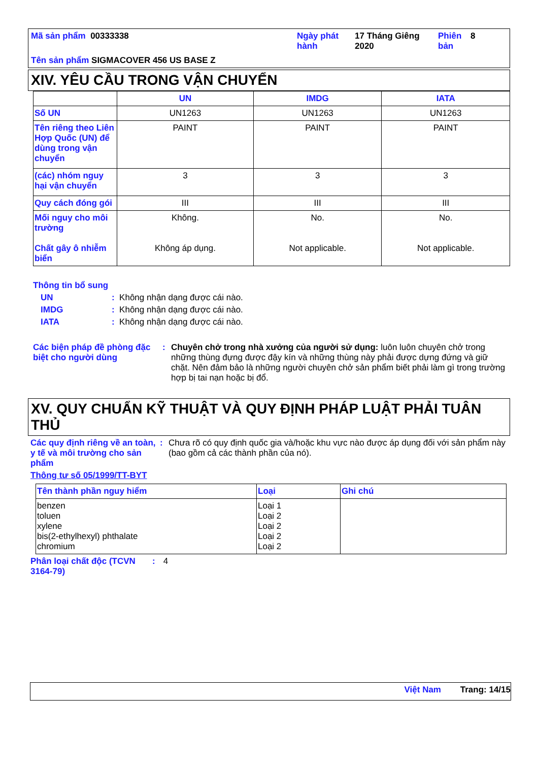| Mã sản phẩm 00333338 | Ngày phát hành | 17 Tháng Giêng 2020 | Phiên bản | 8 |
| Tên sản phẩm SIGMACOVER 456 US BASE Z | | | | |
XIV. YÊU CẦU TRONG VẬN CHUYỂN
| | UN | IMDG | IATA |
| --- | --- | --- | --- |
| Số UN | UN1263 | UN1263 | UN1263 |
| Tên riêng theo Liên Hợp Quốc (UN) để dùng trong vận chuyển | PAINT | PAINT | PAINT |
| (các) nhóm nguy hại vận chuyển | 3 | 3 | 3 |
| Quy cách đóng gói | III | III | III |
| Mối nguy cho môi trường Chất gây ô nhiễm biển | Không. Không áp dụng. | No. Not applicable. | No. Not applicable. |
Thông tin bổ sung
UN: Không nhận dạng được cái nào.
IMDG: Không nhận dạng được cái nào.
IATA: Không nhận dạng được cái nào.
Các biện pháp đề phòng đặc biệt cho người dùng: Chuyên chở trong nhà xưởng của người sử dụng: luôn luôn chuyên chở trong những thùng đựng được đậy kín và những thùng này phải được dựng đứng và giữ chặt. Nên đảm bảo là những người chuyên chở sản phẩm biết phải làm gì trong trường hợp bị tai nạn hoặc bị đổ.
XV. QUY CHUẨN KỸ THUẬT VÀ QUY ĐỊNH PHÁP LUẬT PHẢI TUÂN THỦ
Các quy định riêng về an toàn, y tế và môi trường cho sản phẩm: Chưa rõ có quy định quốc gia và/hoặc khu vực nào được áp dụng đối với sản phẩm này (bao gồm cả các thành phần của nó).
Thông tư số 05/1999/TT-BYT
| Tên thành phần nguy hiểm | Loại | Ghi chú |
| --- | --- | --- |
| benzen toluen xylene bis(2-ethylhexyl) phthalate chromium | Loại 1 Loại 2 Loại 2 Loại 2 Loại 2 | |
Phân loại chất độc (TCVN 3164-79): 4
Việt Nam Trang: 14/15